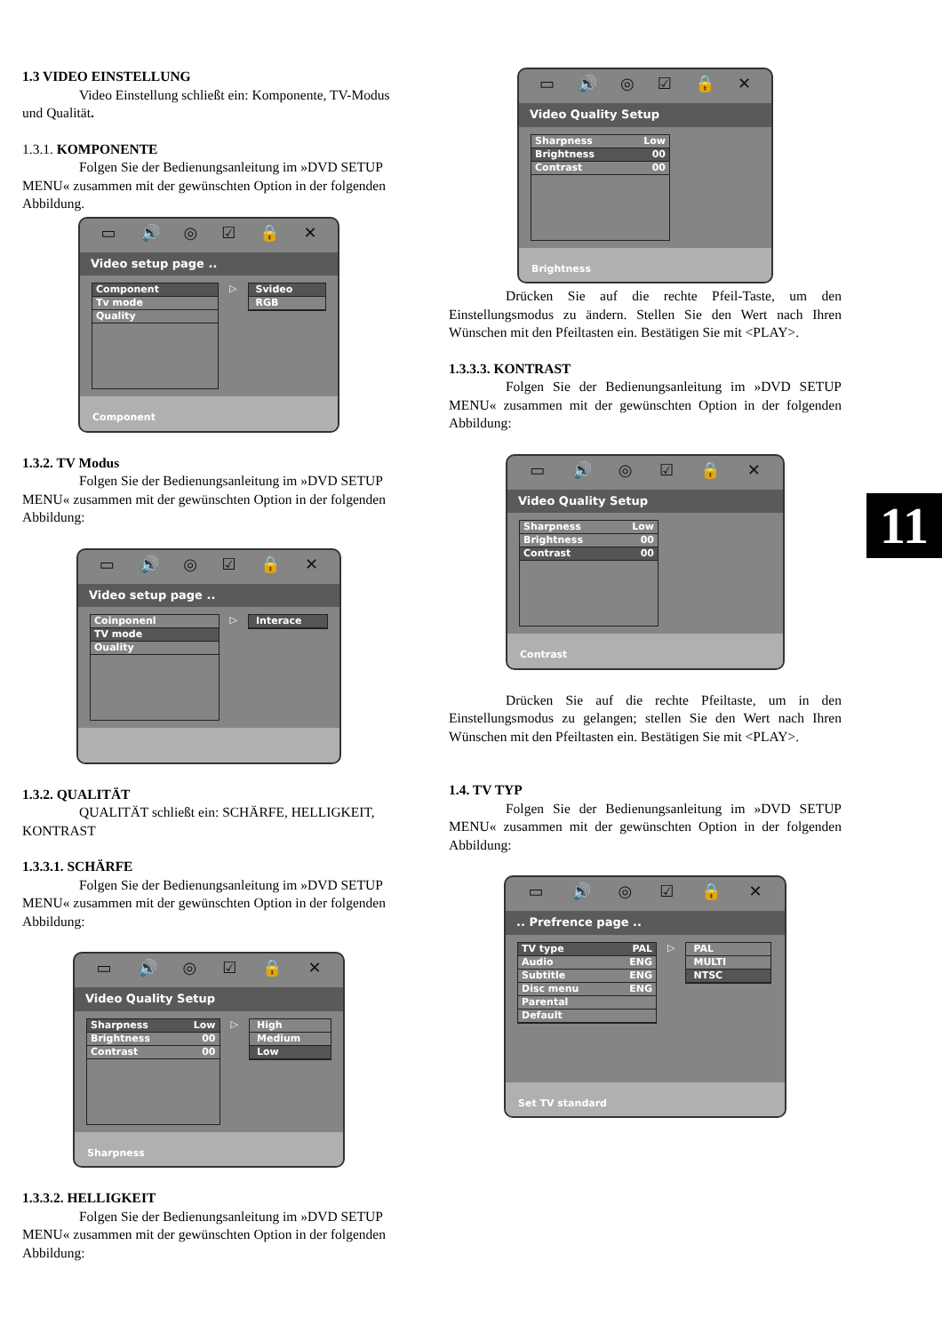1.3 VIDEO EINSTELLUNG
Video Einstellung schließt ein: Komponente, TV-Modus und Qualität.
1.3.1. KOMPONENTE
Folgen Sie der Bedienungsanleitung im »DVD SETUP MENU« zusammen mit der gewünschten Option in der folgenden Abbildung.
▭ 🔊 ◎ ☑ 🔒 ✕
Video setup page ..
Component
Tv mode
Quality
▷ Svideo
RGB
Component
1.3.2. TV Modus
Folgen Sie der Bedienungsanleitung im »DVD SETUP MENU« zusammen mit der gewünschten Option in der folgenden Abbildung:
▭ 🔊 ◎ ☑ 🔒 ✕
Video setup page ..
Coinponenl
TV mode
Ouality
▷ Interace
1.3.2. QUALITÄT
QUALITÄT schließt ein: SCHÄRFE, HELLIGKEIT, KONTRAST
1.3.3.1. SCHÄRFE
Folgen Sie der Bedienungsanleitung im »DVD SETUP MENU« zusammen mit der gewünschten Option in der folgenden Abbildung:
▭ 🔊 ◎ ☑ 🔒 ✕
Video Quality Setup
Sharpness Low
Brightness 00
Contrast 00
▷ High
Medium
Low
Sharpness
1.3.3.2. HELLIGKEIT
Folgen Sie der Bedienungsanleitung im »DVD SETUP MENU« zusammen mit der gewünschten Option in der folgenden Abbildung:
▭ 🔊 ◎ ☑ 🔒 ✕
Video Quality Setup
Sharpness Low
Brightness 00
Contrast 00
Brightness
Drücken Sie auf die rechte Pfeil-Taste, um den Einstellungsmodus zu ändern. Stellen Sie den Wert nach Ihren Wünschen mit den Pfeiltasten ein. Bestätigen Sie mit <PLAY>.
1.3.3.3. KONTRAST
Folgen Sie der Bedienungsanleitung im »DVD SETUP MENU« zusammen mit der gewünschten Option in der folgenden Abbildung:
▭ 🔊 ◎ ☑ 🔒 ✕
Video Quality Setup
Sharpness Low
Brightness 00
Contrast 00
Contrast
Drücken Sie auf die rechte Pfeiltaste, um in den Einstellungsmodus zu gelangen; stellen Sie den Wert nach Ihren Wünschen mit den Pfeiltasten ein. Bestätigen Sie mit <PLAY>.
1.4. TV TYP
Folgen Sie der Bedienungsanleitung im »DVD SETUP MENU« zusammen mit der gewünschten Option in der folgenden Abbildung:
▭ 🔊 ◎ ☑ 🔒 ✕
.. Prefrence page ..
TV type PAL
Audio ENG
Subtitle ENG
Disc menu ENG
Parental
Default
▷ PAL
MULTI
NTSC
Set TV standard
11